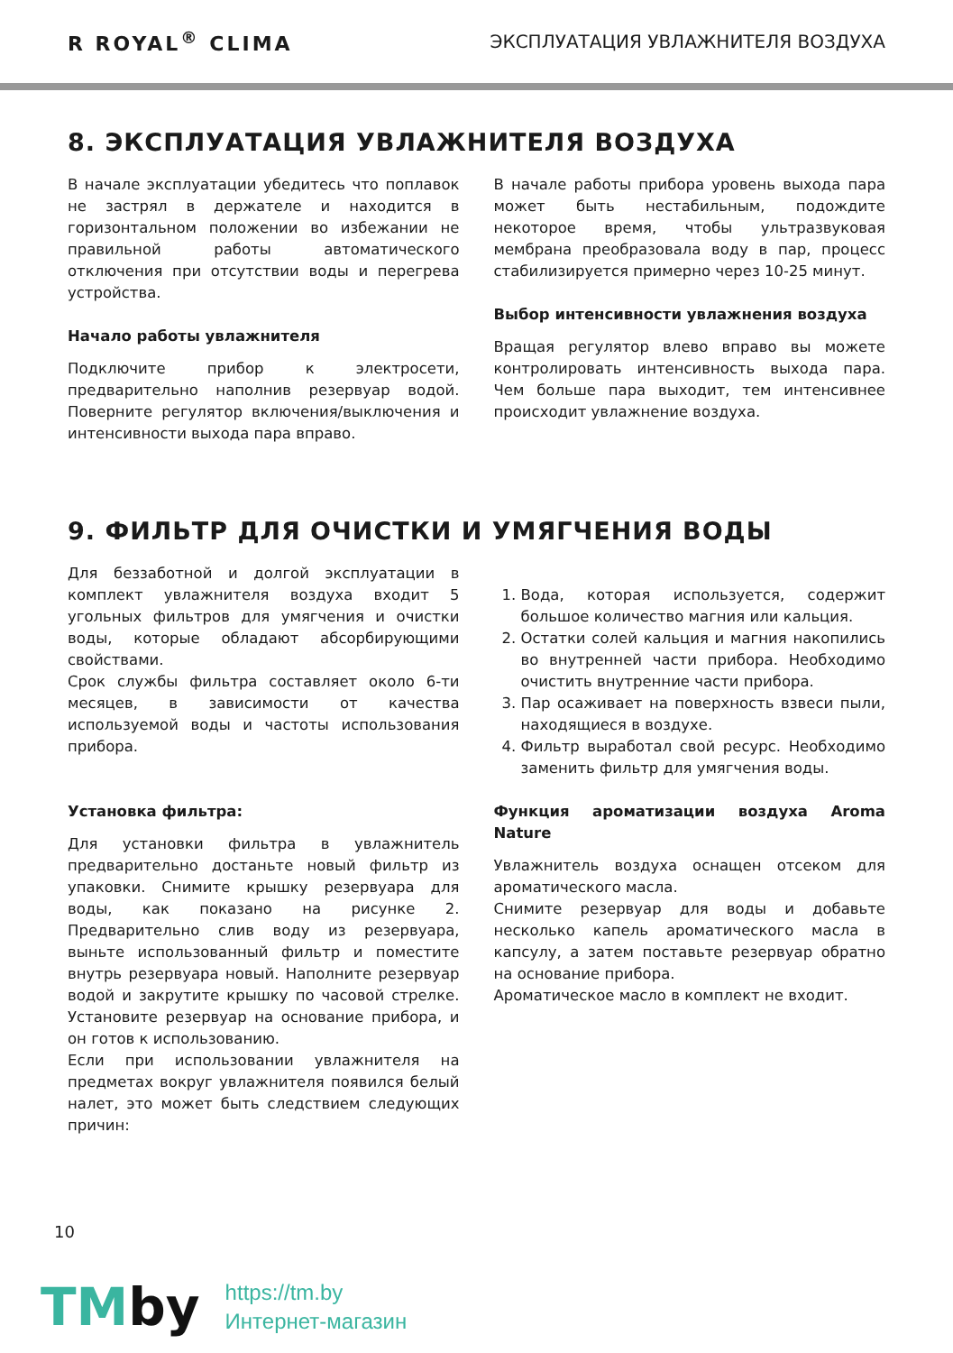R ROYAL<sup>®</sup> CLIMA
ЭКСПЛУАТАЦИЯ УВЛАЖНИТЕЛЯ ВОЗДУХА
8. ЭКСПЛУАТАЦИЯ УВЛАЖНИТЕЛЯ ВОЗДУХА
В начале эксплуатации убедитесь что поплавок не застрял в держателе и находится в горизонтальном положении во избежании не правильной работы автоматического отключения при отсутствии воды и перегрева устройства.
Начало работы увлажнителя
Подключите прибор к электросети, предварительно наполнив резервуар водой. Поверните регулятор включения/выключения и интенсивности выхода пара вправо.
В начале работы прибора уровень выхода пара может быть нестабильным, подождите некоторое время, чтобы ультразвуковая мембрана преобразовала воду в пар, процесс стабилизируется примерно через 10-25 минут.
Выбор интенсивности увлажнения воздуха
Вращая регулятор влево вправо вы можете контролировать интенсивность выхода пара. Чем больше пара выходит, тем интенсивнее происходит увлажнение воздуха.
9. ФИЛЬТР ДЛЯ ОЧИСТКИ И УМЯГЧЕНИЯ ВОДЫ
Для беззаботной и долгой эксплуатации в комплект увлажнителя воздуха входит 5 угольных фильтров для умягчения и очистки воды, которые обладают абсорбирующими свойствами.
Срок службы фильтра составляет около 6-ти месяцев, в зависимости от качества используемой воды и частоты использования прибора.
Установка фильтра:
Для установки фильтра в увлажнитель предварительно достаньте новый фильтр из упаковки. Снимите крышку резервуара для воды, как показано на рисунке 2. Предварительно слив воду из резервуара, выньте использованный фильтр и поместите внутрь резервуара новый. Наполните резервуар водой и закрутите крышку по часовой стрелке. Установите резервуар на основание прибора, и он готов к использованию.
Если при использовании увлажнителя на предметах вокруг увлажнителя появился белый налет, это может быть следствием следующих причин:
1. Вода, которая используется, содержит большое количество магния или кальция.
2. Остатки солей кальция и магния накопились во внутренней части прибора. Необходимо очистить внутренние части прибора.
3. Пар осаживает на поверхность взвеси пыли, находящиеся в воздухе.
4. Фильтр выработал свой ресурс. Необходимо заменить фильтр для умягчения воды.
Функция ароматизации воздуха Aroma Nature
Увлажнитель воздуха оснащен отсеком для ароматического масла.
Снимите резервуар для воды и добавьте несколько капель ароматического масла в капсулу, а затем поставьте резервуар обратно на основание прибора.
Ароматическое масло в комплект не входит.
10
TMby
https://tm.by
Интернет-магазин